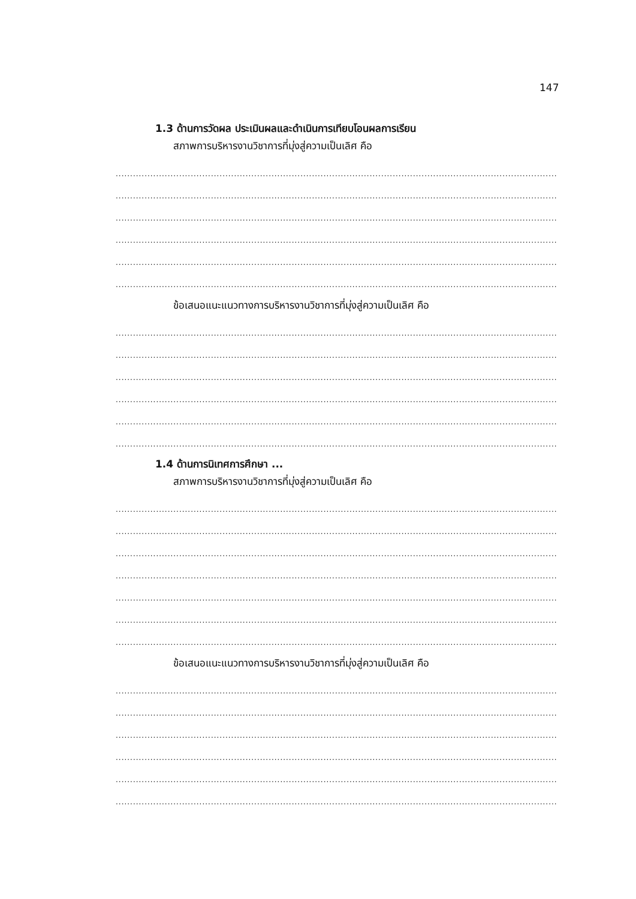147
1.3 ด้านการวัดผล ประเมินผลและดำเนินการเทียบโอนผลการเรียน
สภาพการบริหารงานวิชาการที่มุ่งสู่ความเป็นเลิศ คือ
....................................................................................................................................................................................................................
....................................................................................................................................................................................................................
....................................................................................................................................................................................................................
....................................................................................................................................................................................................................
....................................................................................................................................................................................................................
....................................................................................................................................................................................................................
ข้อเสนอแนะแนวทางการบริหารงานวิชาการที่มุ่งสู่ความเป็นเลิศ คือ
....................................................................................................................................................................................................................
....................................................................................................................................................................................................................
....................................................................................................................................................................................................................
....................................................................................................................................................................................................................
....................................................................................................................................................................................................................
....................................................................................................................................................................................................................
1.4 ด้านการนิเทศการศึกษา ...
สภาพการบริหารงานวิชาการที่มุ่งสู่ความเป็นเลิศ คือ
....................................................................................................................................................................................................................
....................................................................................................................................................................................................................
....................................................................................................................................................................................................................
....................................................................................................................................................................................................................
....................................................................................................................................................................................................................
....................................................................................................................................................................................................................
....................................................................................................................................................................................................................
ข้อเสนอแนะแนวทางการบริหารงานวิชาการที่มุ่งสู่ความเป็นเลิศ คือ
....................................................................................................................................................................................................................
....................................................................................................................................................................................................................
....................................................................................................................................................................................................................
....................................................................................................................................................................................................................
....................................................................................................................................................................................................................
....................................................................................................................................................................................................................